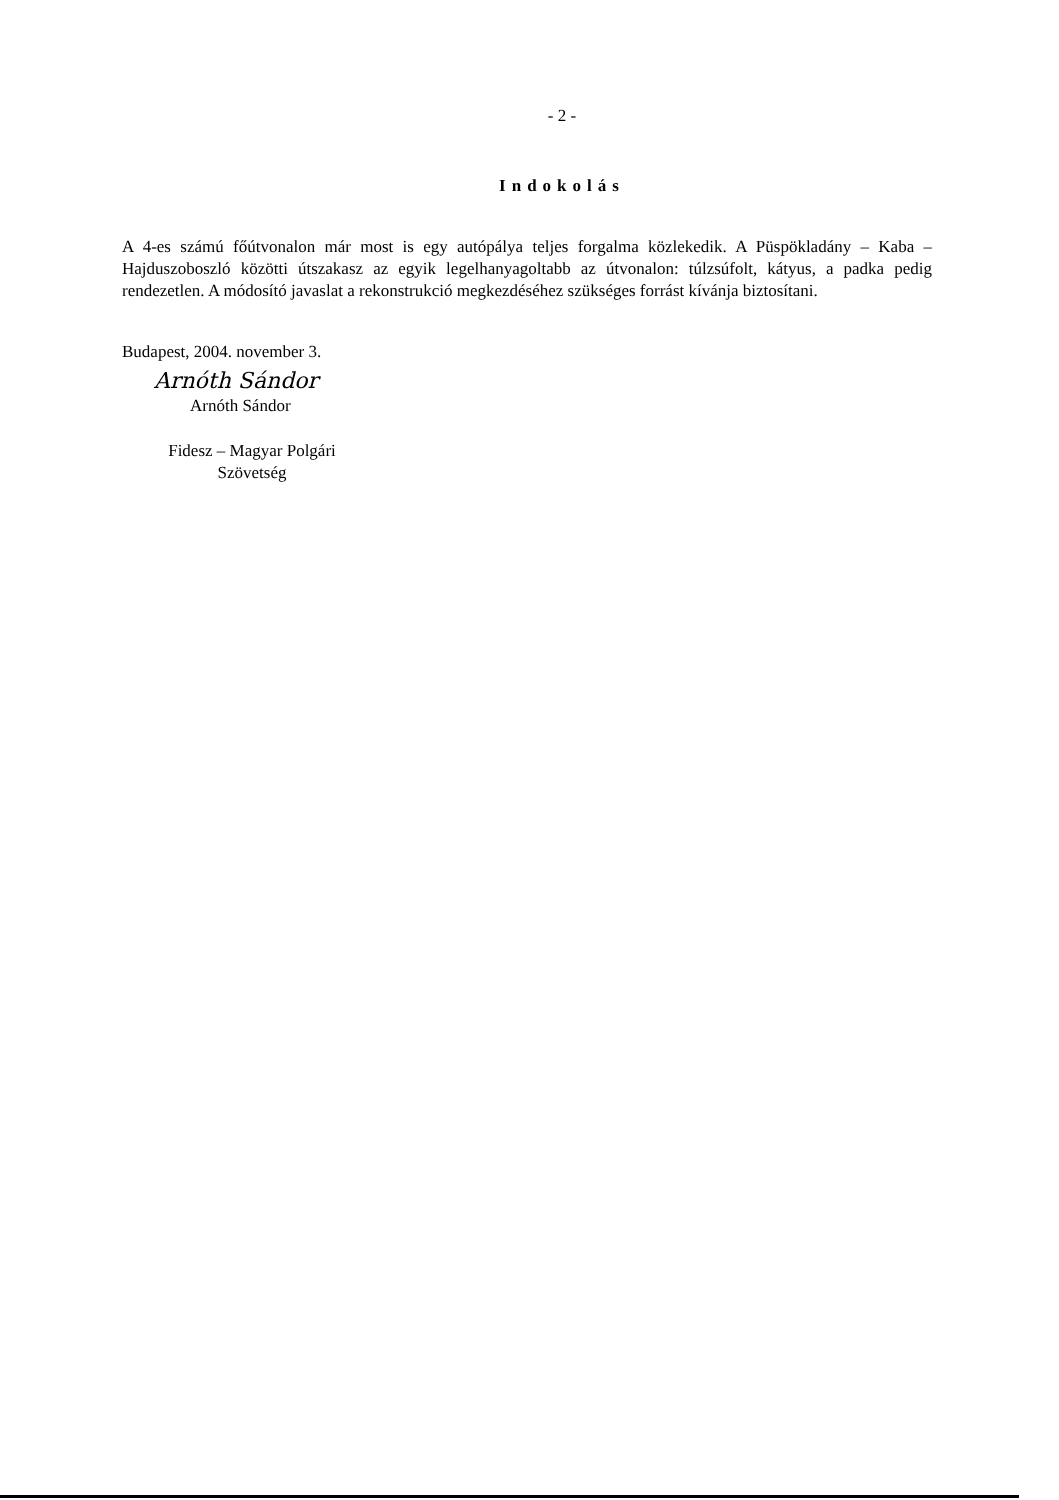- 2 -
Indokolás
A 4-es számú főútvonalon már most is egy autópálya teljes forgalma közlekedik. A Püspökladány – Kaba – Hajduszoboszló közötti útszakasz az egyik legelhanyagoltabb az útvonalon: túlzsúfolt, kátyus, a padka pedig rendezetlen. A módosító javaslat a rekonstrukció megkezdéséhez szükséges forrást kívánja biztosítani.
Budapest, 2004. november 3.
Arnóth Sándor
Arnóth Sándor
Fidesz – Magyar Polgári Szövetség